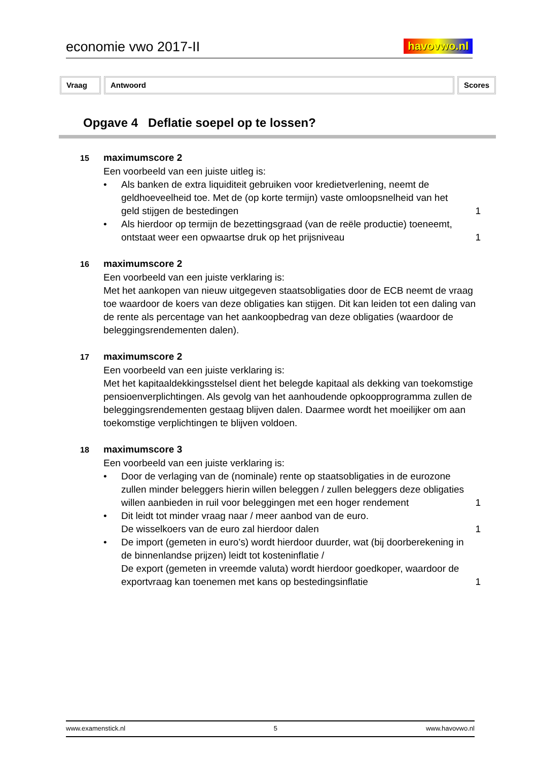economie vwo 2017-II havovwo.nl
Vraag Antwoord Scores
Opgave 4 Deflatie soepel op te lossen?
15 maximumscore 2
Een voorbeeld van een juiste uitleg is:
• Als banken de extra liquiditeit gebruiken voor kredietverlening, neemt de geldhoeveelheid toe. Met de (op korte termijn) vaste omloopsnelheid van het geld stijgen de bestedingen 1
• Als hierdoor op termijn de bezettingsgraad (van de reële productie) toeneemt, ontstaat weer een opwaartse druk op het prijsniveau 1
16 maximumscore 2
Een voorbeeld van een juiste verklaring is:
Met het aankopen van nieuw uitgegeven staatsobligaties door de ECB neemt de vraag toe waardoor de koers van deze obligaties kan stijgen. Dit kan leiden tot een daling van de rente als percentage van het aankoopbedrag van deze obligaties (waardoor de beleggingsrendementen dalen).
17 maximumscore 2
Een voorbeeld van een juiste verklaring is:
Met het kapitaaldekkingsstelsel dient het belegde kapitaal als dekking van toekomstige pensioenverplichtingen. Als gevolg van het aanhoudende opkoopprogramma zullen de beleggingsrendementen gestaag blijven dalen. Daarmee wordt het moeilijker om aan toekomstige verplichtingen te blijven voldoen.
18 maximumscore 3
Een voorbeeld van een juiste verklaring is:
• Door de verlaging van de (nominale) rente op staatsobligaties in de eurozone zullen minder beleggers hierin willen beleggen / zullen beleggers deze obligaties willen aanbieden in ruil voor beleggingen met een hoger rendement 1
• Dit leidt tot minder vraag naar / meer aanbod van de euro.
De wisselkoers van de euro zal hierdoor dalen 1
• De import (gemeten in euro’s) wordt hierdoor duurder, wat (bij doorberekening in de binnenlandse prijzen) leidt tot kosteninflatie /
De export (gemeten in vreemde valuta) wordt hierdoor goedkoper, waardoor de exportvraag kan toenemen met kans op bestedingsinflatie 1
www.examenstick.nl 5 www.havovwo.nl